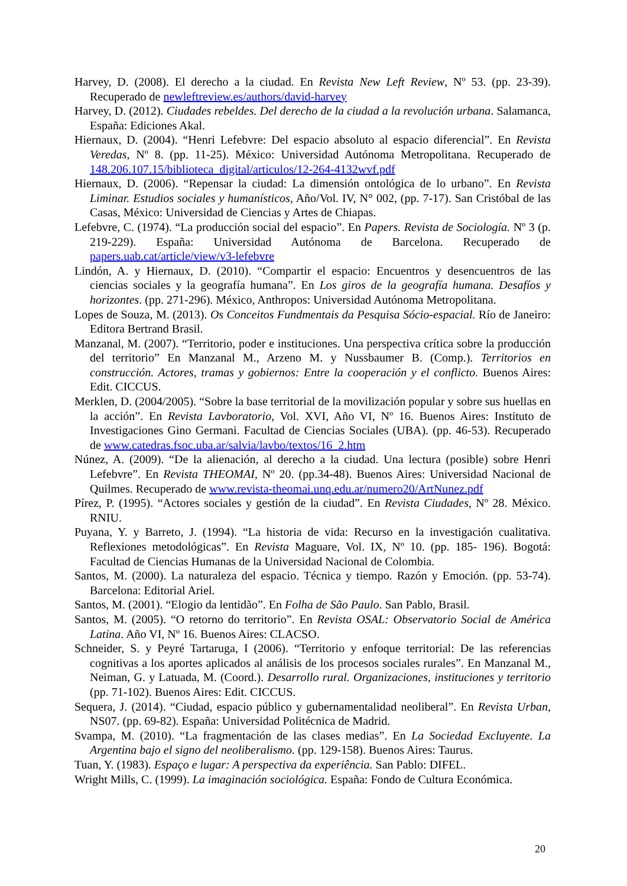Harvey, D. (2008). El derecho a la ciudad. En Revista New Left Review, Nº 53. (pp. 23-39). Recuperado de newleftreview.es/authors/david-harvey
Harvey, D. (2012). Ciudades rebeldes. Del derecho de la ciudad a la revolución urbana. Salamanca, España: Ediciones Akal.
Hiernaux, D. (2004). “Henri Lefebvre: Del espacio absoluto al espacio diferencial”. En Revista Veredas, Nº 8. (pp. 11-25). México: Universidad Autónoma Metropolitana. Recuperado de 148.206.107.15/biblioteca_digital/articulos/12-264-4132wvf.pdf
Hiernaux, D. (2006). “Repensar la ciudad: La dimensión ontológica de lo urbano”. En Revista Liminar. Estudios sociales y humanísticos, Año/Vol. IV, N° 002, (pp. 7-17). San Cristóbal de las Casas, México: Universidad de Ciencias y Artes de Chiapas.
Lefebvre, C. (1974). “La producción social del espacio”. En Papers. Revista de Sociología. Nº 3 (p. 219-229). España: Universidad Autónoma de Barcelona. Recuperado de papers.uab.cat/article/view/v3-lefebvre
Lindón, A. y Hiernaux, D. (2010). “Compartir el espacio: Encuentros y desencuentros de las ciencias sociales y la geografía humana”. En Los giros de la geografía humana. Desafíos y horizontes. (pp. 271-296). México, Anthropos: Universidad Autónoma Metropolitana.
Lopes de Souza, M. (2013). Os Conceitos Fundmentais da Pesquisa Sócio-espacial. Río de Janeiro: Editora Bertrand Brasil.
Manzanal, M. (2007). “Territorio, poder e instituciones. Una perspectiva crítica sobre la producción del territorio” En Manzanal M., Arzeno M. y Nussbaumer B. (Comp.). Territorios en construcción. Actores, tramas y gobiernos: Entre la cooperación y el conflicto. Buenos Aires: Edit. CICCUS.
Merklen, D. (2004/2005). “Sobre la base territorial de la movilización popular y sobre sus huellas en la acción”. En Revista Lavboratorio, Vol. XVI, Año VI, Nº 16. Buenos Aires: Instituto de Investigaciones Gino Germani. Facultad de Ciencias Sociales (UBA). (pp. 46-53). Recuperado de www.catedras.fsoc.uba.ar/salvia/lavbo/textos/16_2.htm
Núnez, A. (2009). “De la alienación, al derecho a la ciudad. Una lectura (posible) sobre Henri Lefebvre”. En Revista THEOMAI, Nº 20. (pp.34-48). Buenos Aires: Universidad Nacional de Quilmes. Recuperado de www.revista-theomai.unq.edu.ar/numero20/ArtNunez.pdf
Pírez, P. (1995). “Actores sociales y gestión de la ciudad”. En Revista Ciudades, Nº 28. México. RNIU.
Puyana, Y. y Barreto, J. (1994). “La historia de vida: Recurso en la investigación cualitativa. Reflexiones metodológicas”. En Revista Maguare, Vol. IX, Nº 10. (pp. 185- 196). Bogotá: Facultad de Ciencias Humanas de la Universidad Nacional de Colombia.
Santos, M. (2000). La naturaleza del espacio. Técnica y tiempo. Razón y Emoción. (pp. 53-74). Barcelona: Editorial Ariel.
Santos, M. (2001). “Elogio da lentidão”. En Folha de São Paulo. San Pablo, Brasil.
Santos, M. (2005). “O retorno do territorio”. En Revista OSAL: Observatorio Social de América Latina. Año VI, Nº 16. Buenos Aires: CLACSO.
Schneider, S. y Peyré Tartaruga, I (2006). “Territorio y enfoque territorial: De las referencias cognitivas a los aportes aplicados al análisis de los procesos sociales rurales”. En Manzanal M., Neiman, G. y Latuada, M. (Coord.). Desarrollo rural. Organizaciones, instituciones y territorio (pp. 71-102). Buenos Aires: Edit. CICCUS.
Sequera, J. (2014). “Ciudad, espacio público y gubernamentalidad neoliberal”. En Revista Urban, NS07. (pp. 69-82). España: Universidad Politécnica de Madrid.
Svampa, M. (2010). “La fragmentación de las clases medias”. En La Sociedad Excluyente. La Argentina bajo el signo del neoliberalismo. (pp. 129-158). Buenos Aires: Taurus.
Tuan, Y. (1983). Espaço e lugar: A perspectiva da experiência. San Pablo: DIFEL.
Wright Mills, C. (1999). La imaginación sociológica. España: Fondo de Cultura Económica.
20